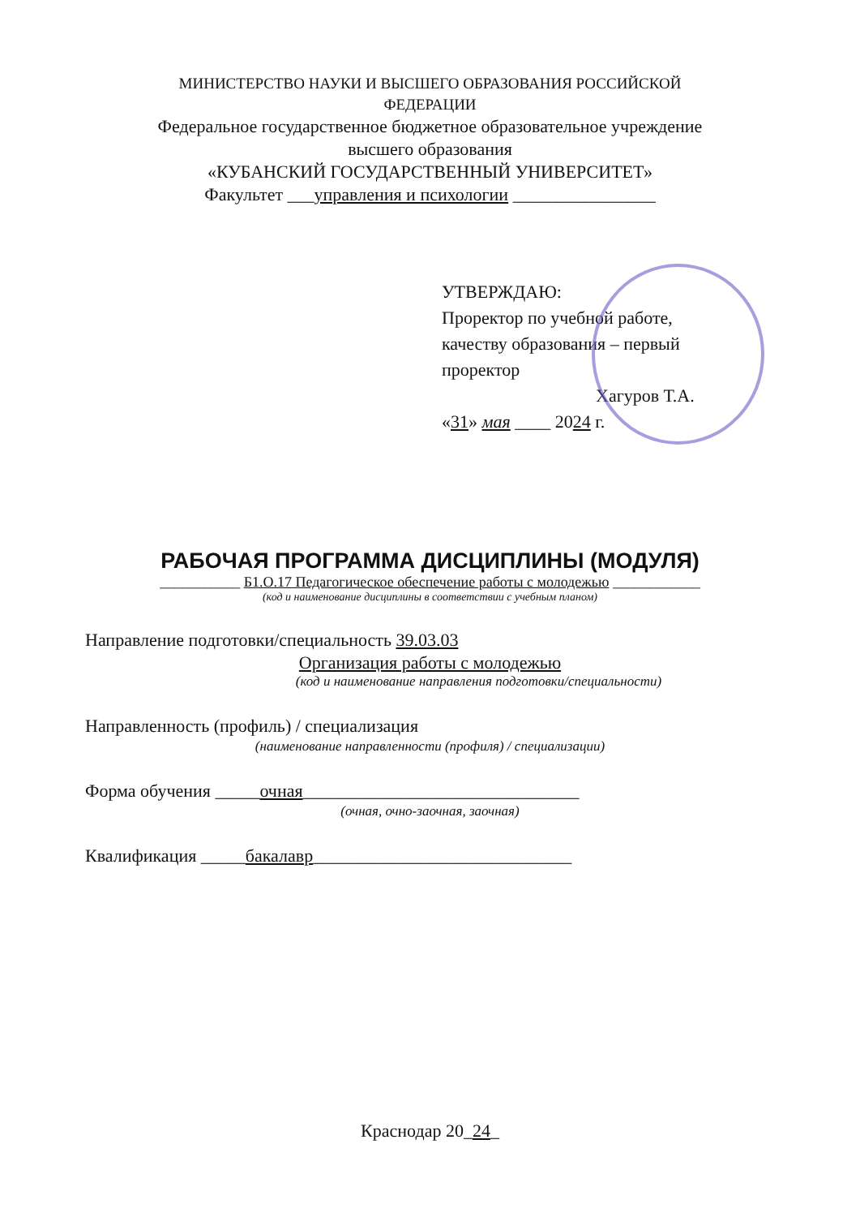МИНИСТЕРСТВО НАУКИ И ВЫСШЕГО ОБРАЗОВАНИЯ РОССИЙСКОЙ
ФЕДЕРАЦИИ
Федеральное государственное бюджетное образовательное учреждение
высшего образования
«КУБАНСКИЙ ГОСУДАРСТВЕННЫЙ УНИВЕРСИТЕТ»
Факультет ___управления и психологии ________________
УТВЕРЖДАЮ:
Проректор по учебной работе, качеству образования – первый проректор
Хагуров Т.А.
«31» мая ____ 2024 г.
РАБОЧАЯ ПРОГРАММА ДИСЦИПЛИНЫ (МОДУЛЯ)
___________ Б1.О.17 Педагогическое обеспечение работы с молодежью ____________
(код и наименование дисциплины в соответствии с учебным планом)
Направление подготовки/специальность 39.03.03
Организация работы с молодежью
(код и наименование направления подготовки/специальности)
Направленность (профиль) / специализация
(наименование направленности (профиля) / специализации)
Форма обучения _____очная_______________________________
(очная, очно-заочная, заочная)
Квалификация _____бакалавр_____________________________
Краснодар 20_24_